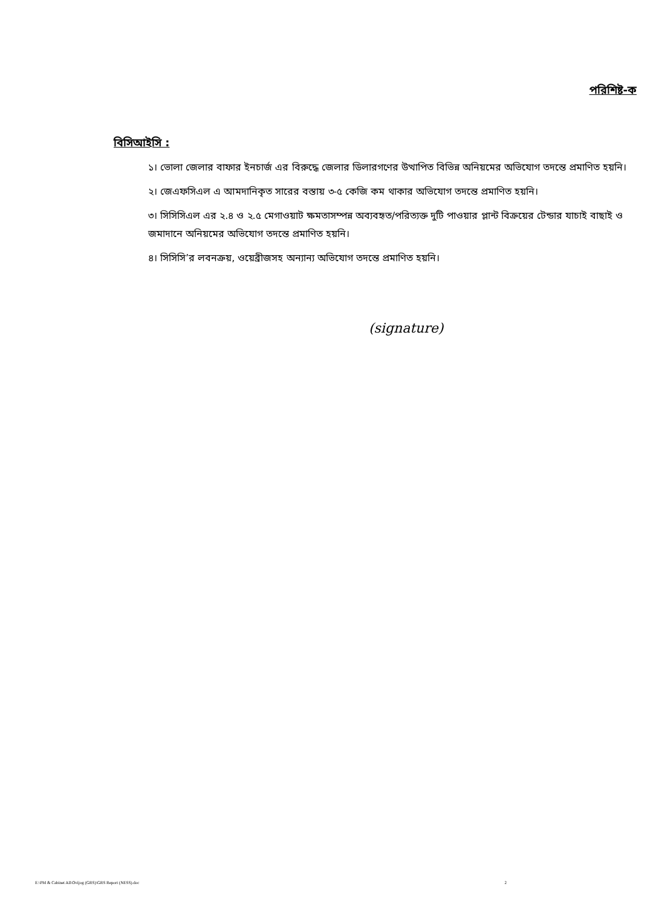পরিশিষ্ট-ক
বিসিআইসি :
১। ভোলা জেলার বাফার ইনচার্জ এর বিরুদ্ধে জেলার ডিলারগণের উত্থাপিত বিভিন্ন অনিয়মের অভিযোগ তদন্তে প্রমাণিত হয়নি।
২। জেএফসিএল এ আমদানিকৃত সারের বস্তায় ৩-৫ কেজি কম থাকার অভিযোগ তদন্তে প্রমাণিত হয়নি।
৩। সিসিসিএল এর ২.৪ ও ২.৫ মেগাওয়াট ক্ষমতাসম্পন্ন অব্যবহৃত/পরিত্যক্ত দুটি পাওয়ার প্লান্ট বিক্রয়ের টেন্ডার যাচাই বাছাই ও জমাদানে অনিয়মের অভিযোগ তদন্তে প্রমাণিত হয়নি।
৪। সিসিসি’র লবনক্রয়, ওয়েব্রীজসহ অন্যান্য অভিযোগ তদন্তে প্রমাণিত হয়নি।
(signature)
E:\PM & Cabinet All\Ovijog (GRS)\GRS Report (NESS).doc 2